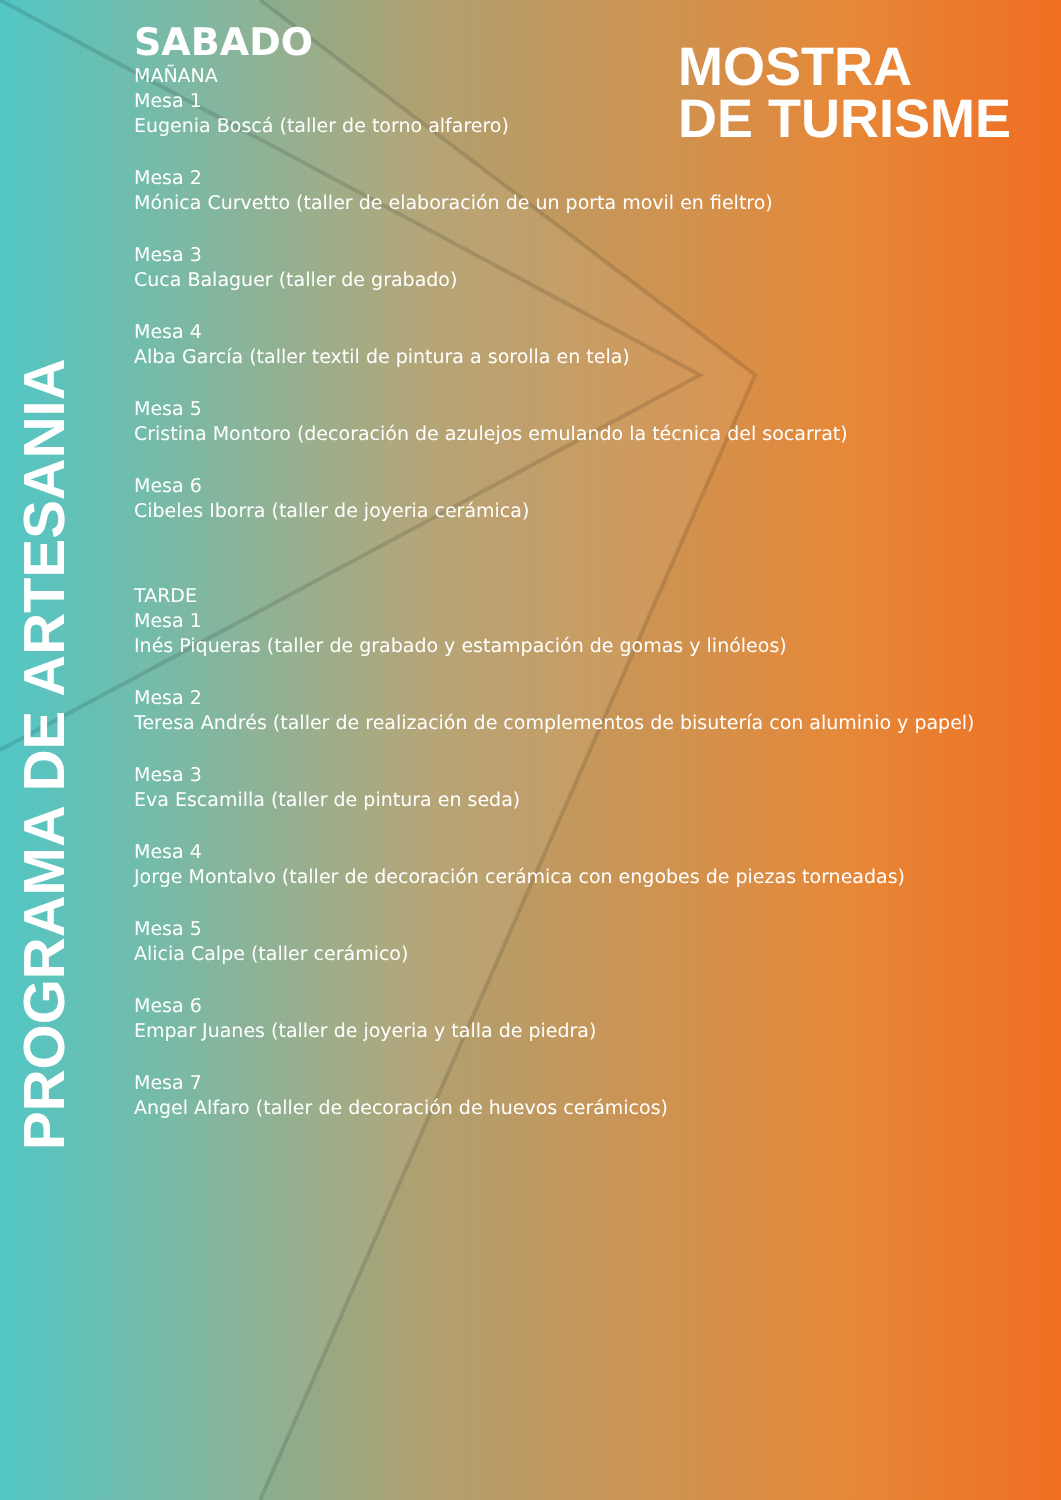MOSTRA
DE TURISME
PROGRAMA DE ARTESANIA
SABADO
MAÑANA
Mesa 1
Eugenia Boscá (taller de torno alfarero)
Mesa 2
Mónica Curvetto (taller de elaboración de un porta movil en fieltro)
Mesa 3
Cuca Balaguer (taller de grabado)
Mesa 4
Alba García (taller textil de pintura a sorolla en tela)
Mesa 5
Cristina Montoro (decoración de azulejos emulando la técnica del socarrat)
Mesa 6
Cibeles Iborra (taller de joyeria cerámica)
TARDE
Mesa 1
Inés Piqueras (taller de grabado y estampación de gomas y linóleos)
Mesa 2
Teresa Andrés (taller de realización de complementos de bisutería con aluminio y papel)
Mesa 3
Eva Escamilla (taller de pintura en seda)
Mesa 4
Jorge Montalvo (taller de decoración cerámica con engobes de piezas torneadas)
Mesa 5
Alicia Calpe (taller cerámico)
Mesa 6
Empar Juanes (taller de joyeria y talla de piedra)
Mesa 7
Angel Alfaro (taller de decoración de huevos cerámicos)